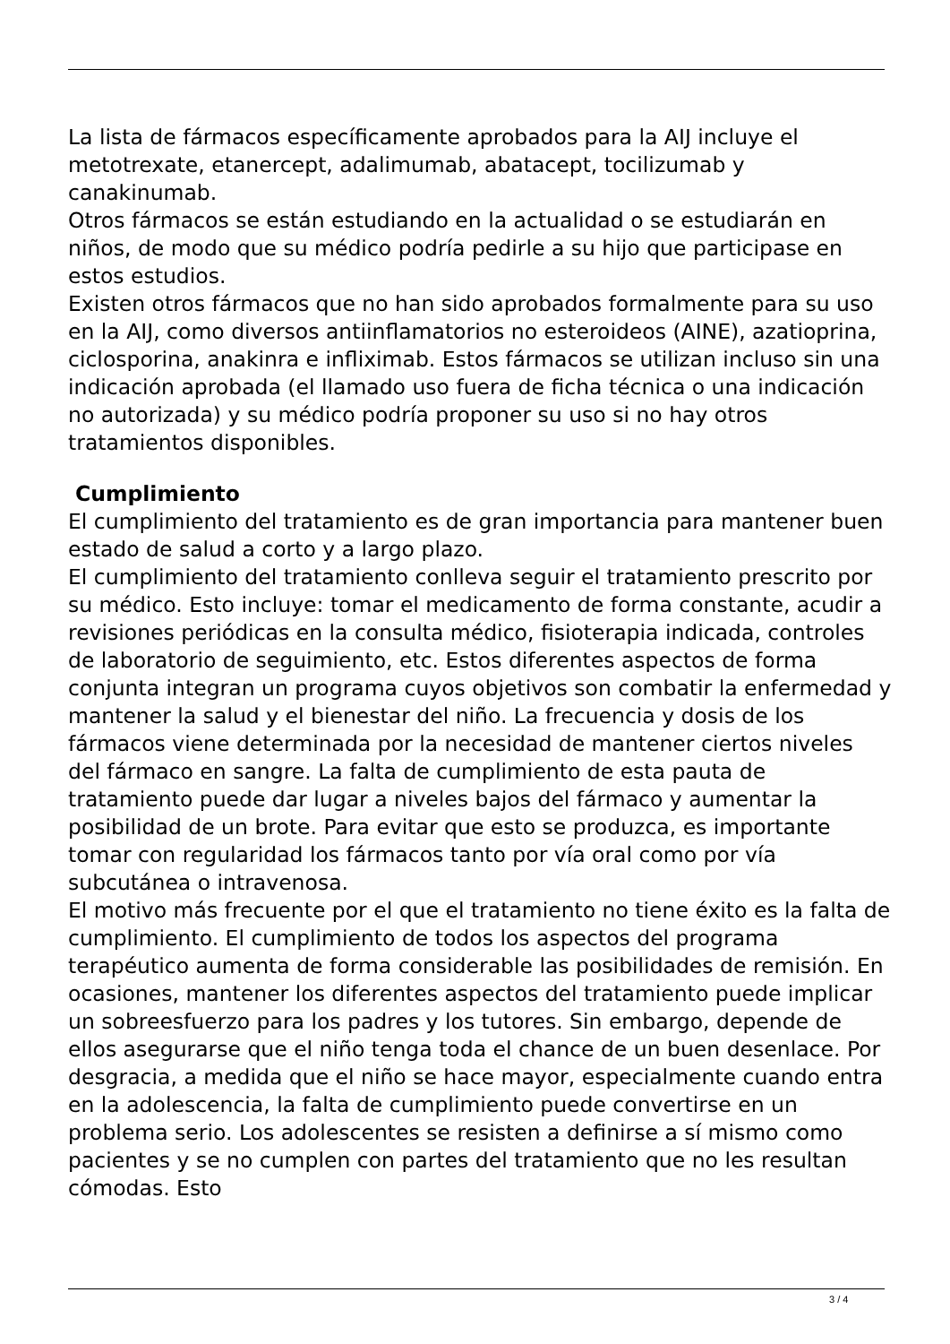La lista de fármacos específicamente aprobados para la AIJ incluye el metotrexate, etanercept, adalimumab, abatacept, tocilizumab y canakinumab.
Otros fármacos se están estudiando en la actualidad o se estudiarán en niños, de modo que su médico podría pedirle a su hijo que participase en estos estudios.
Existen otros fármacos que no han sido aprobados formalmente para su uso en la AIJ, como diversos antiinflamatorios no esteroideos (AINE), azatioprina, ciclosporina, anakinra e infliximab. Estos fármacos se utilizan incluso sin una indicación aprobada (el llamado uso fuera de ficha técnica o una indicación no autorizada) y su médico podría proponer su uso si no hay otros tratamientos disponibles.
Cumplimiento
El cumplimiento del tratamiento es de gran importancia para mantener buen estado de salud a corto y a largo plazo.
El cumplimiento del tratamiento conlleva seguir el tratamiento prescrito por su médico. Esto incluye: tomar el medicamento de forma constante, acudir a revisiones periódicas en la consulta médico, fisioterapia indicada, controles de laboratorio de seguimiento, etc. Estos diferentes aspectos de forma conjunta integran un programa cuyos objetivos son combatir la enfermedad y mantener la salud y el bienestar del niño. La frecuencia y dosis de los fármacos viene determinada por la necesidad de mantener ciertos niveles del fármaco en sangre. La falta de cumplimiento de esta pauta de tratamiento puede dar lugar a niveles bajos del fármaco y aumentar la posibilidad de un brote. Para evitar que esto se produzca, es importante tomar con regularidad los fármacos tanto por vía oral como por vía subcutánea o intravenosa.
El motivo más frecuente por el que el tratamiento no tiene éxito es la falta de cumplimiento. El cumplimiento de todos los aspectos del programa terapéutico aumenta de forma considerable las posibilidades de remisión. En ocasiones, mantener los diferentes aspectos del tratamiento puede implicar un sobreesfuerzo para los padres y los tutores. Sin embargo, depende de ellos asegurarse que el niño tenga toda el chance de un buen desenlace. Por desgracia, a medida que el niño se hace mayor, especialmente cuando entra en la adolescencia, la falta de cumplimiento puede convertirse en un problema serio. Los adolescentes se resisten a definirse a sí mismo como pacientes y se no cumplen con partes del tratamiento que no les resultan cómodas. Esto
3 / 4